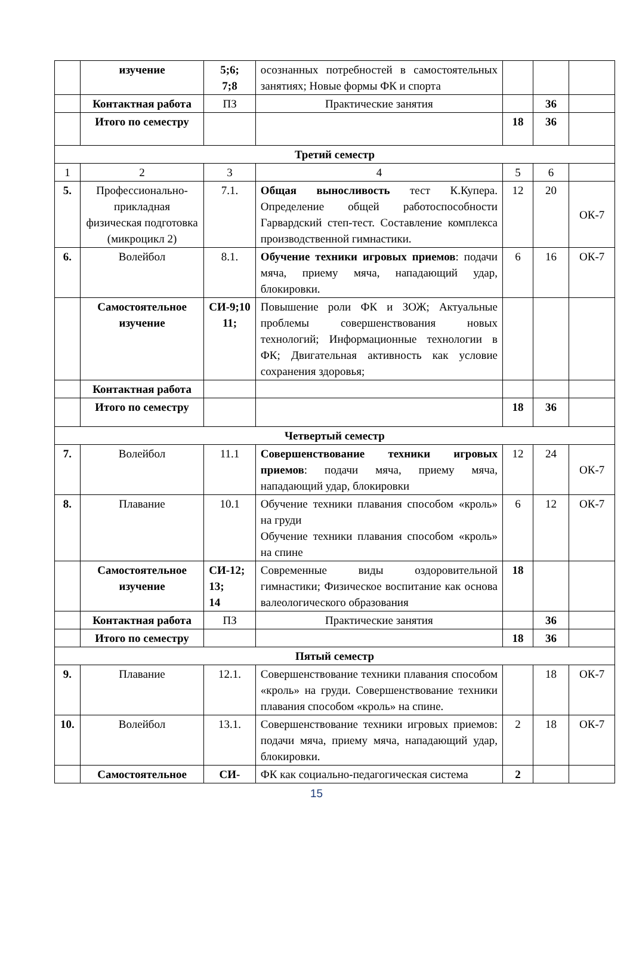| | изучение | 5;6; 7;8 | осознанных потребностей в самостоятельных занятиях; Новые формы ФК и спорта | | | |
| | Контактная работа | ПЗ | Практические занятия | | 36 | |
| | Итого по семестру | | | 18 | 36 | |
| Третий семестр | | | | | | |
| 1 | 2 | 3 | 4 | 5 | 6 | |
| 5. | Профессионально-прикладная физическая подготовка (микроцикл 2) | 7.1. | Общая выносливость тест К.Купера. Определение общей работоспособности Гарвардский степ-тест. Составление комплекса производственной гимнастики. | 12 | 20 | ОК-7 |
| 6. | Волейбол | 8.1. | Обучение техники игровых приемов : подачи мяча, приему мяча, нападающий удар, блокировки. | 6 | 16 | ОК-7 |
| | Самостоятельное изучение | СИ-9;10 11; | Повышение роли ФК и ЗОЖ; Актуальные проблемы совершенствования новых технологий; Информационные технологии в ФК; Двигательная активность как условие сохранения здоровья; | | | |
| | Контактная работа | | | | | |
| | Итого по семестру | | | 18 | 36 | |
| Четвертый семестр | | | | | | |
| 7. | Волейбол | 11.1 | Совершенствование техники игровых приемов : подачи мяча, приему мяча, нападающий удар, блокировки | 12 | 24 | ОК-7 |
| 8. | Плавание | 10.1 | Обучение техники плавания способом «кроль» на груди Обучение техники плавания способом «кроль» на спине | 6 | 12 | ОК-7 |
| | Самостоятельное изучение | СИ-12; 13; 14 | Современные виды оздоровительной гимнастики; Физическое воспитание как основа валеологического образования | 18 | | |
| | Контактная работа | ПЗ | Практические занятия | | 36 | |
| | Итого по семестру | | | 18 | 36 | |
| Пятый семестр | | | | | | |
| 9. | Плавание | 12.1. | Совершенствование техники плавания способом «кроль» на груди. Совершенствование техники плавания способом «кроль» на спине. | | 18 | ОК-7 |
| 10. | Волейбол | 13.1. | Совершенствование техники игровых приемов: подачи мяча, приему мяча, нападающий удар, блокировки. | 2 | 18 | ОК-7 |
| | Самостоятельное | СИ- | ФК как социально-педагогическая система | 2 | | |
15